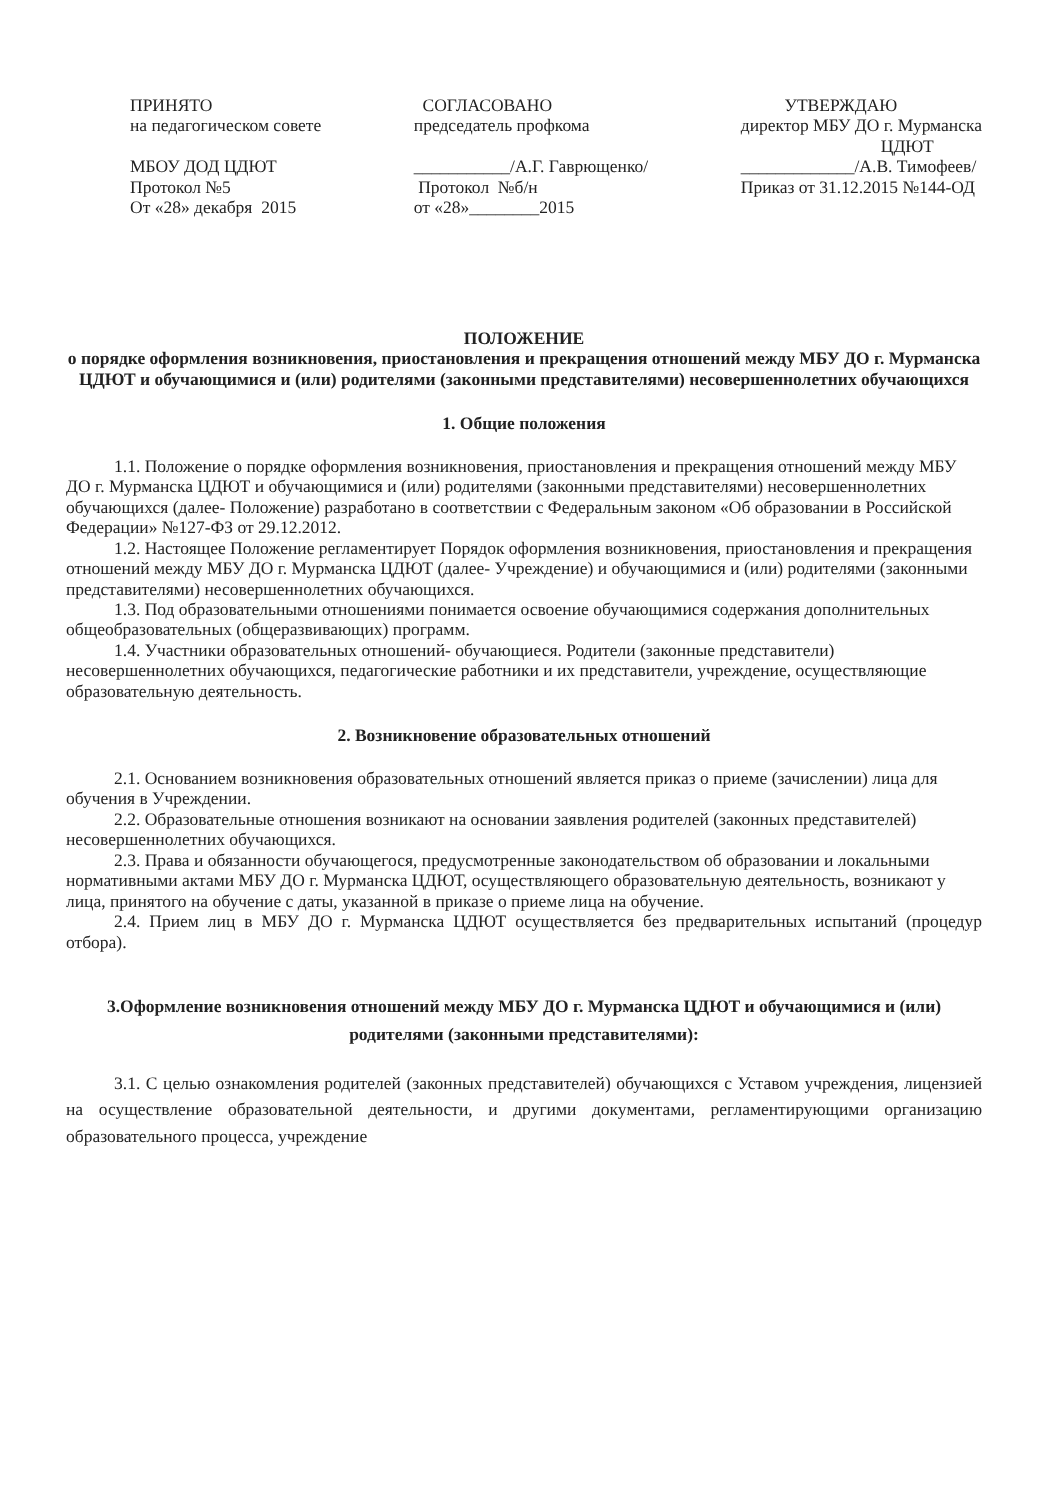ПРИНЯТО на педагогическом совете МБОУ ДОД ЦДЮТ Протокол №5 От «28» декабря 2015
СОГЛАСОВАНО председатель профкома ___________/А.Г. Гаврющенко/ Протокол №б/н от «28»________2015
УТВЕРЖДАЮ директор МБУ ДО г. Мурманска ЦДЮТ _____________/А.В. Тимофеев/ Приказ от 31.12.2015 №144-ОД
ПОЛОЖЕНИЕ
о порядке оформления возникновения, приостановления и прекращения отношений между МБУ ДО г. Мурманска ЦДЮТ и обучающимися и (или) родителями (законными представителями) несовершеннолетних обучающихся
1. Общие положения
1.1. Положение о порядке оформления возникновения, приостановления и прекращения отношений между МБУ ДО г. Мурманска ЦДЮТ и обучающимися и (или) родителями (законными представителями) несовершеннолетних обучающихся (далее- Положение) разработано в соответствии с Федеральным законом «Об образовании в Российской Федерации» №127-ФЗ от 29.12.2012.
1.2. Настоящее Положение регламентирует Порядок оформления возникновения, приостановления и прекращения отношений между МБУ ДО г. Мурманска ЦДЮТ (далее- Учреждение) и обучающимися и (или) родителями (законными представителями) несовершеннолетних обучающихся.
1.3. Под образовательными отношениями понимается освоение обучающимися содержания дополнительных общеобразовательных (общеразвивающих) программ.
1.4. Участники образовательных отношений- обучающиеся. Родители (законные представители) несовершеннолетних обучающихся, педагогические работники и их представители, учреждение, осуществляющие образовательную деятельность.
2. Возникновение образовательных отношений
2.1. Основанием возникновения образовательных отношений является приказ о приеме (зачислении) лица для обучения в Учреждении.
2.2. Образовательные отношения возникают на основании заявления родителей (законных представителей) несовершеннолетних обучающихся.
2.3. Права и обязанности обучающегося, предусмотренные законодательством об образовании и локальными нормативными актами МБУ ДО г. Мурманска ЦДЮТ, осуществляющего образовательную деятельность, возникают у лица, принятого на обучение с даты, указанной в приказе о приеме лица на обучение.
2.4. Прием лиц в МБУ ДО г. Мурманска ЦДЮТ осуществляется без предварительных испытаний (процедур отбора).
3.Оформление возникновения отношений между МБУ ДО г. Мурманска ЦДЮТ и обучающимися и (или) родителями (законными представителями):
3.1. С целью ознакомления родителей (законных представителей) обучающихся с Уставом учреждения, лицензией на осуществление образовательной деятельности, и другими документами, регламентирующими организацию образовательного процесса, учреждение